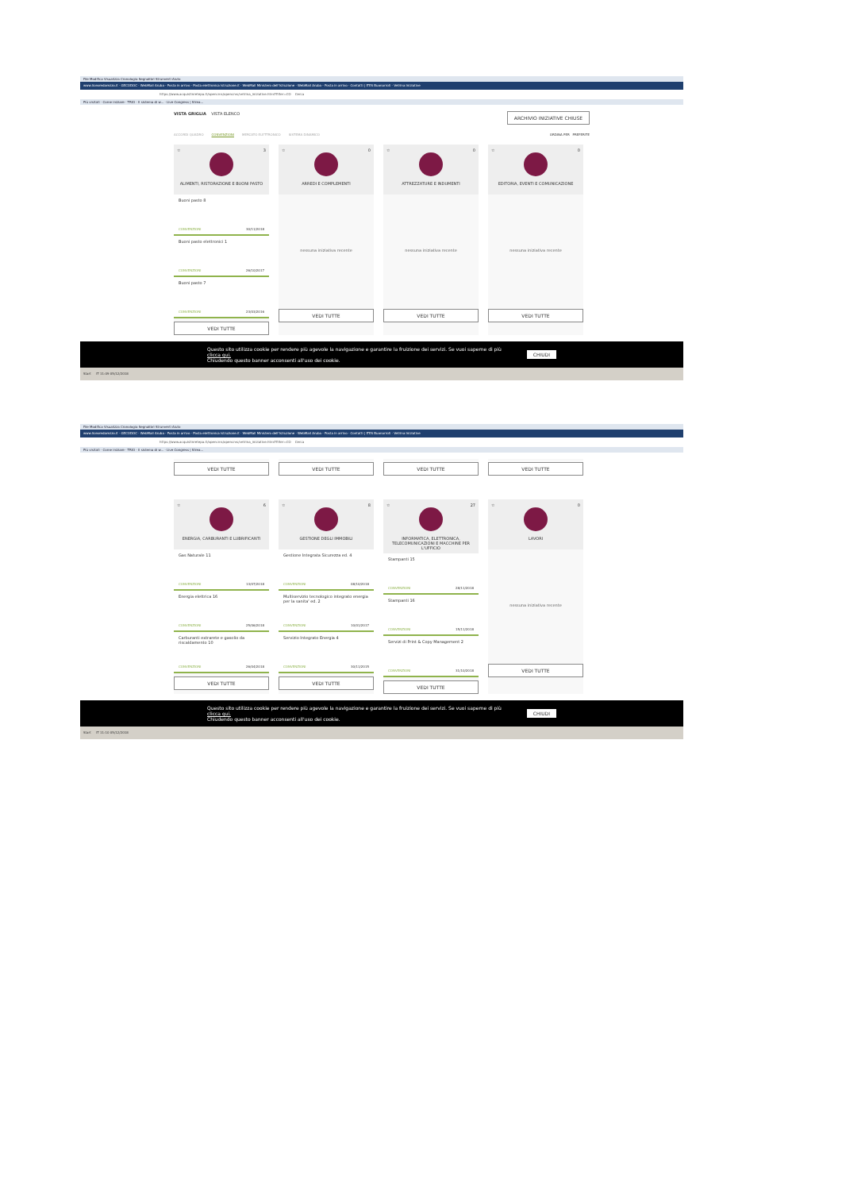File Modifica Visualizza Cronologia Segnalibri Strumenti Aiuto
www.liceoredarezzo.it · GECODOC · WebMail Aruba - Posta in arrivo · Posta elettronica Istruzione.it · WebMail Ministero dell'Istruzione · WebMail Aruba - Posta in arrivo · Contatti | ITES Buonarroti · Vetrina Iniziative
https://www.acquistinretepa.it/opencms/opencms/vetrina_iniziative.html?filter=CO Cerca
Più visitati · Come iniziare · TRIO - Il sistema di w... · Live Congress | Strea...
VISTA GRIGLIA VISTA ELENCO ARCHIVIO INIZIATIVE CHIUSE
ACCORDI QUADRO CONVENZIONI MERCATO ELETTRONICO SISTEMA DINAMICO ORDINA PER PREFERITE
☆ 3
ALIMENTI, RISTORAZIONE E BUONI PASTO
Buoni pasto 8
CONVENZIONI 30/11/2018
Buoni pasto elettronici 1
CONVENZIONI 26/10/2017
Buoni pasto 7
CONVENZIONI 23/03/2016
VEDI TUTTE
☆ 0
ARREDI E COMPLEMENTI
nessuna iniziativa recente
VEDI TUTTE
☆ 0
ATTREZZATURE E INDUMENTI
nessuna iniziativa recente
VEDI TUTTE
☆ 0
EDITORIA, EVENTI E COMUNICAZIONE
nessuna iniziativa recente
VEDI TUTTE
Questo sito utilizza cookie per rendere più agevole la navigazione e garantire la fruizione dei servizi. Se vuoi saperne di più clicca qui.
Chiudendo questo banner acconsenti all'uso dei cookie. CHIUDI
Start IT 11:09 05/12/2018
File Modifica Visualizza Cronologia Segnalibri Strumenti Aiuto
www.liceoredarezzo.it · GECODOC · WebMail Aruba - Posta in arrivo · Posta elettronica Istruzione.it · WebMail Ministero dell'Istruzione · WebMail Aruba - Posta in arrivo · Contatti | ITES Buonarroti · Vetrina Iniziative
https://www.acquistinretepa.it/opencms/opencms/vetrina_iniziative.html?filter=CO Cerca
Più visitati · Come iniziare · TRIO - Il sistema di w... · Live Congress | Strea...
VEDI TUTTE VEDI TUTTE VEDI TUTTE VEDI TUTTE
☆ 6
ENERGIA, CARBURANTI E LUBRIFICANTI
Gas Naturale 11
CONVENZIONI 13/07/2018
Energia elettrica 16
CONVENZIONI 25/06/2018
Carburanti extrarete e gasolio da riscaldamento 10
CONVENZIONI 26/04/2018
VEDI TUTTE
☆ 8
GESTIONE DEGLI IMMOBILI
Gestione Integrata Sicurezza ed. 4
CONVENZIONI 08/10/2018
Multiservizio tecnologico integrato energia per la sanita' ed. 2
CONVENZIONI 10/01/2017
Servizio Integrato Energia 4
CONVENZIONI 30/11/2015
VEDI TUTTE
☆ 27
INFORMATICA, ELETTRONICA, TELECOMUNICAZIONI E MACCHINE PER L'UFFICIO
Stampanti 15
CONVENZIONI 28/11/2018
Stampanti 16
CONVENZIONI 15/11/2018
Servizi di Print & Copy Management 2
CONVENZIONI 31/10/2018
VEDI TUTTE
☆ 0
LAVORI
nessuna iniziativa recente
VEDI TUTTE
Questo sito utilizza cookie per rendere più agevole la navigazione e garantire la fruizione dei servizi. Se vuoi saperne di più clicca qui.
Chiudendo questo banner acconsenti all'uso dei cookie. CHIUDI
Start IT 11:10 05/12/2018